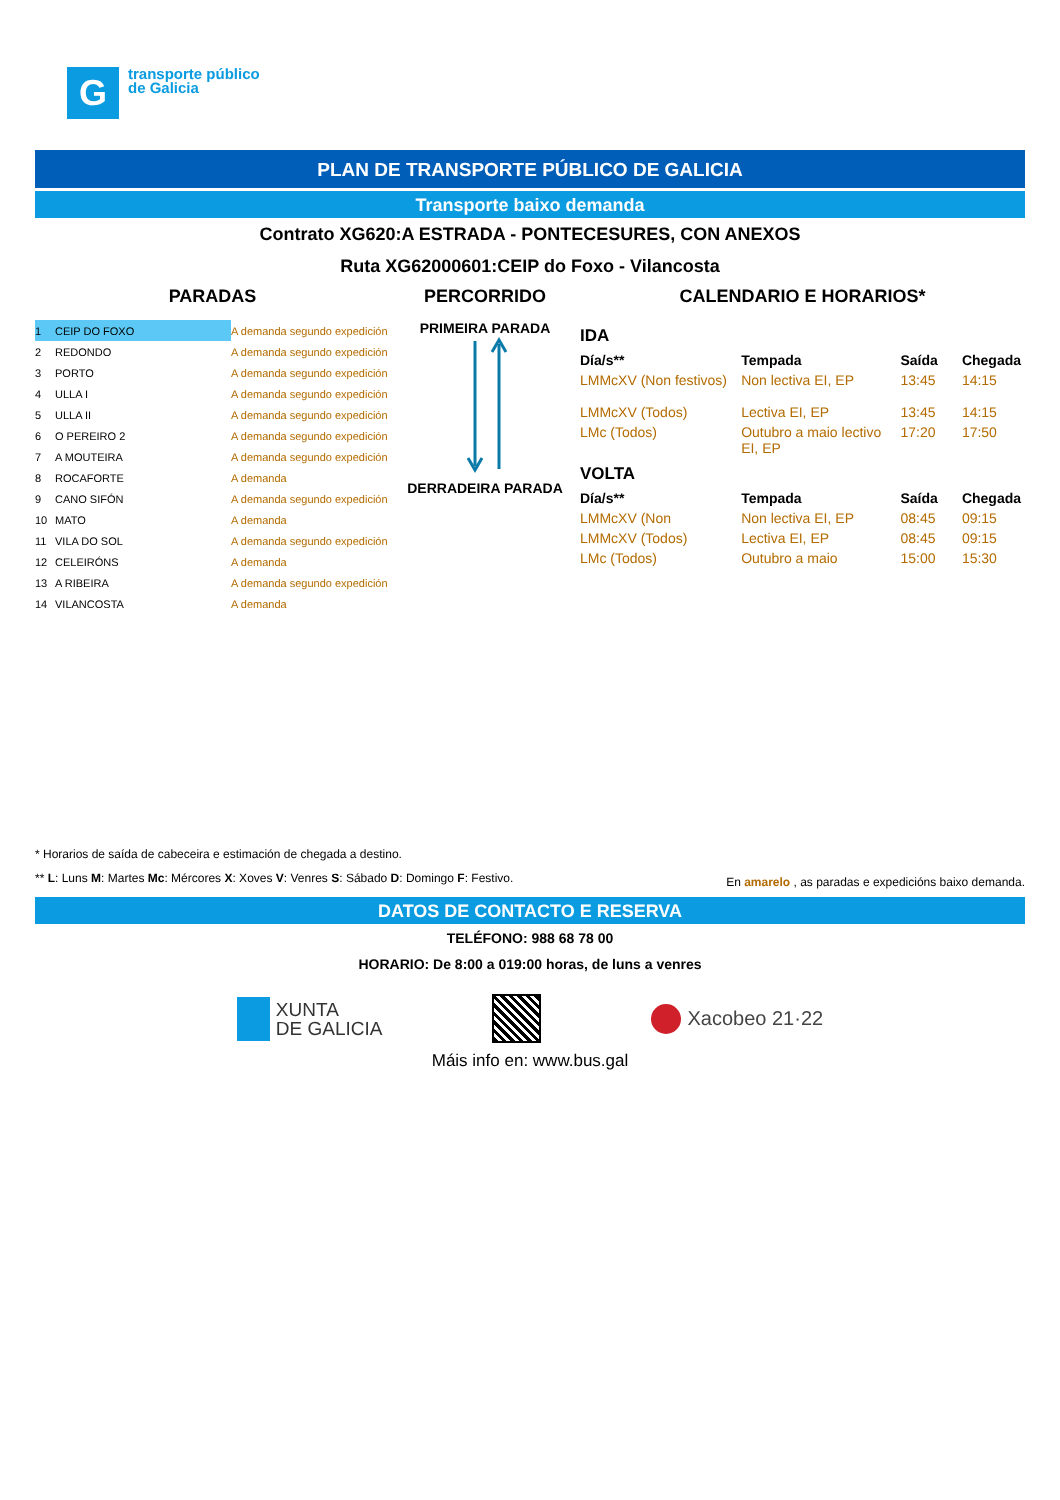G
transporte público
de Galicia
PLAN DE TRANSPORTE PÚBLICO DE GALICIA
Transporte baixo demanda
Contrato XG620:A ESTRADA - PONTECESURES, CON ANEXOS
Ruta XG62000601:CEIP do Foxo - Vilancosta
PARADAS
| 1 | CEIP DO FOXO | A demanda segundo expedición |
| 2 | REDONDO | A demanda segundo expedición |
| 3 | PORTO | A demanda segundo expedición |
| 4 | ULLA I | A demanda segundo expedición |
| 5 | ULLA II | A demanda segundo expedición |
| 6 | O PEREIRO 2 | A demanda segundo expedición |
| 7 | A MOUTEIRA | A demanda segundo expedición |
| 8 | ROCAFORTE | A demanda |
| 9 | CANO SIFÓN | A demanda segundo expedición |
| 10 | MATO | A demanda |
| 11 | VILA DO SOL | A demanda segundo expedición |
| 12 | CELEIRÓNS | A demanda |
| 13 | A RIBEIRA | A demanda segundo expedición |
| 14 | VILANCOSTA | A demanda |
PERCORRIDO
PRIMEIRA PARADA
DERRADEIRA PARADA
CALENDARIO E HORARIOS*
IDA
| Día/s** | Tempada | Saída | Chegada |
| --- | --- | --- | --- |
| LMMcXV (Non festivos) | Non lectiva EI, EP | 13:45 | 14:15 |
| LMMcXV (Todos) | Lectiva EI, EP | 13:45 | 14:15 |
| LMc (Todos) | Outubro a maio lectivo EI, EP | 17:20 | 17:50 |
VOLTA
| Día/s** | Tempada | Saída | Chegada |
| --- | --- | --- | --- |
| LMMcXV (Non | Non lectiva EI, EP | 08:45 | 09:15 |
| LMMcXV (Todos) | Lectiva EI, EP | 08:45 | 09:15 |
| LMc (Todos) | Outubro a maio | 15:00 | 15:30 |
* Horarios de saída de cabeceira e estimación de chegada a destino.
** L: Luns M: Martes Mc: Mércores X: Xoves V: Venres S: Sábado D: Domingo F: Festivo. En amarelo , as paradas e expedicións baixo demanda.
DATOS DE CONTACTO E RESERVA
TELÉFONO: 988 68 78 00
HORARIO: De 8:00 a 019:00 horas, de luns a venres
XUNTA
DE GALICIA
Xacobeo 21·22
Máis info en: www.bus.gal